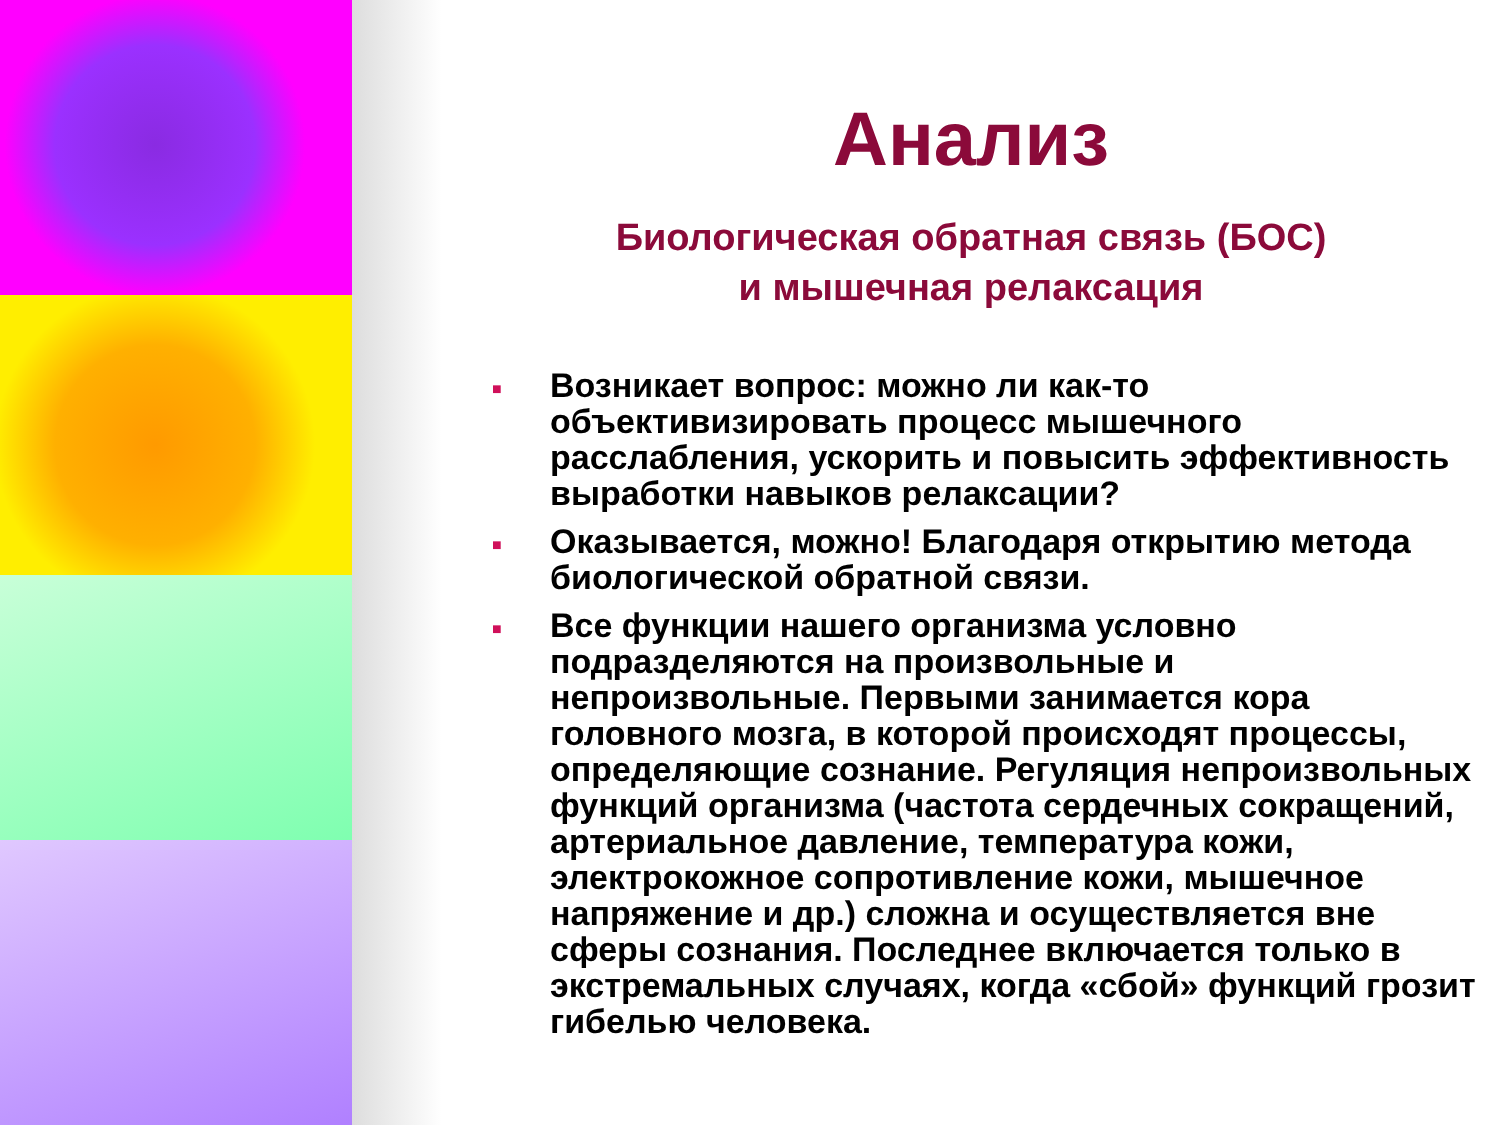Анализ
Биологическая обратная связь (БОС)
и мышечная релаксация
■ Возникает вопрос: можно ли как-то объективизировать процесс мышечного расслабления, ускорить и повысить эффективность выработки навыков релаксации?
■ Оказывается, можно! Благодаря открытию метода биологической обратной связи.
■ Все функции нашего организма условно подразделяются на произвольные и непроизвольные. Первыми занимается кора головного мозга, в которой происходят процессы, определяющие сознание. Регуляция непроизвольных функций организма (частота сердечных сокращений, артериальное давление, температура кожи, электрокожное сопротивление кожи, мышечное напряжение и др.) сложна и осуществляется вне сферы сознания. Последнее включается только в экстремальных случаях, когда «сбой» функций грозит гибелью человека.